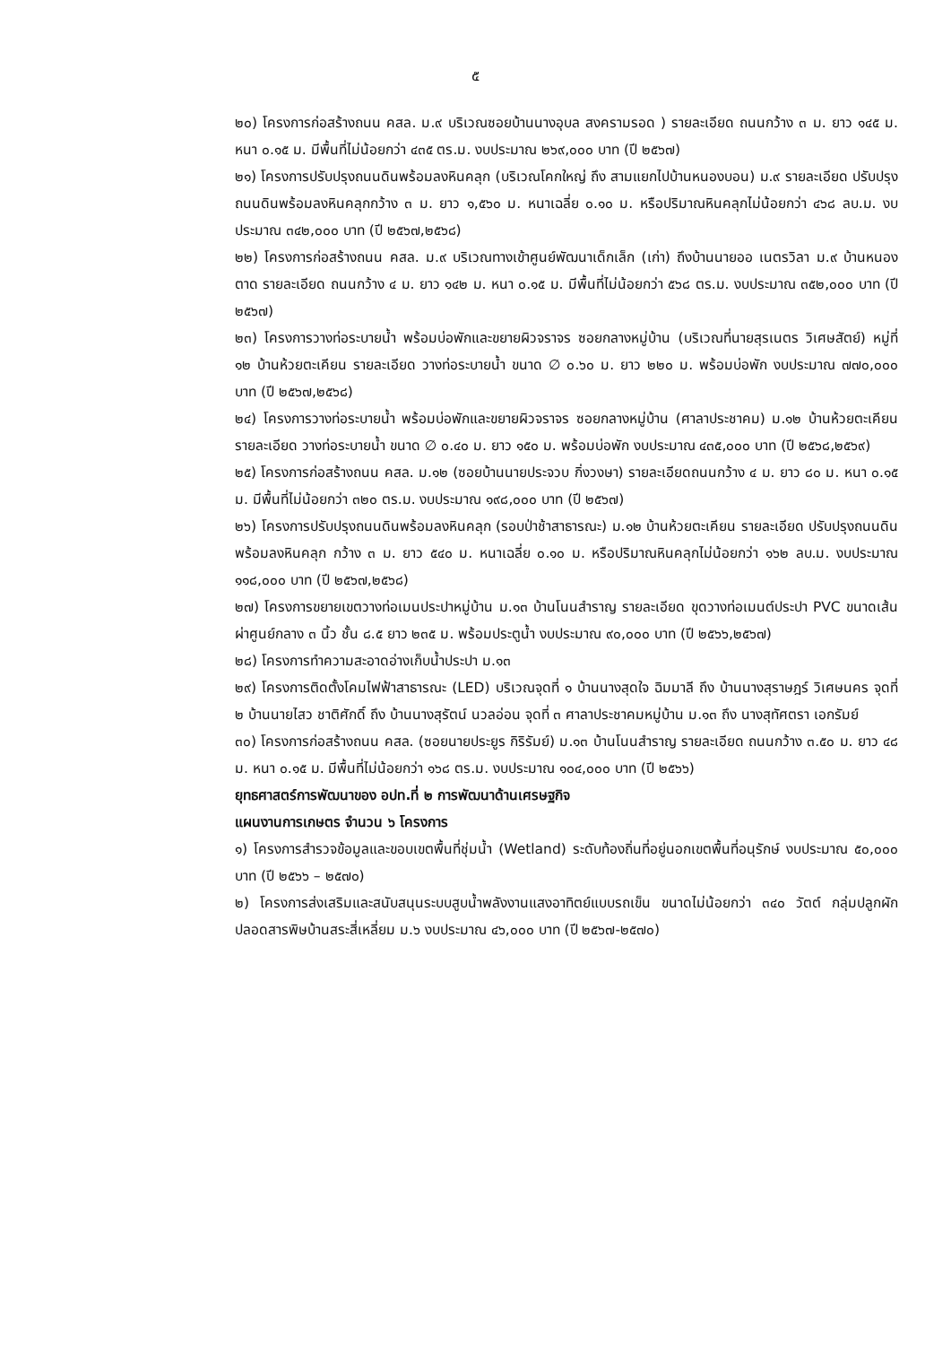๕
๒๐) โครงการก่อสร้างถนน คสล. ม.๙ บริเวณซอยบ้านนางอุบล สงครามรอด ) รายละเอียด ถนนกว้าง ๓ ม. ยาว ๑๔๕ ม. หนา ๐.๑๕ ม. มีพื้นที่ไม่น้อยกว่า ๔๓๕ ตร.ม. งบประมาณ ๒๖๙,๐๐๐ บาท (ปี ๒๕๖๗)
๒๑) โครงการปรับปรุงถนนดินพร้อมลงหินคลุก (บริเวณโคกใหญ่ ถึง สามแยกไปบ้านหนองบอน) ม.๙ รายละเอียด ปรับปรุงถนนดินพร้อมลงหินคลุกกว้าง ๓ ม. ยาว ๑,๕๖๐ ม. หนาเฉลี่ย ๐.๑๐ ม. หรือปริมาณหินคลุกไม่น้อยกว่า ๔๖๘ ลบ.ม. งบประมาณ ๓๔๒,๐๐๐ บาท (ปี ๒๕๖๗,๒๕๖๘)
๒๒) โครงการก่อสร้างถนน คสล. ม.๙ บริเวณทางเข้าศูนย์พัฒนาเด็กเล็ก (เก่า) ถึงบ้านนายออ เนตรวิลา ม.๙ บ้านหนองตาด รายละเอียด ถนนกว้าง ๔ ม. ยาว ๑๔๒ ม. หนา ๐.๑๕ ม. มีพื้นที่ไม่น้อยกว่า ๕๖๘ ตร.ม. งบประมาณ ๓๕๒,๐๐๐ บาท (ปี ๒๕๖๗)
๒๓) โครงการวางท่อระบายน้ำ พร้อมบ่อพักและขยายผิวจราจร ซอยกลางหมู่บ้าน (บริเวณที่นายสุรเนตร วิเศษสัตย์) หมู่ที่ ๑๒ บ้านห้วยตะเคียน รายละเอียด วางท่อระบายน้ำ ขนาด ∅ ๐.๖๐ ม. ยาว ๒๒๐ ม. พร้อมบ่อพัก งบประมาณ ๗๗๐,๐๐๐ บาท (ปี ๒๕๖๗,๒๕๖๘)
๒๔) โครงการวางท่อระบายน้ำ พร้อมบ่อพักและขยายผิวจราจร ซอยกลางหมู่บ้าน (ศาลาประชาคม) ม.๑๒ บ้านห้วยตะเคียน รายละเอียด วางท่อระบายน้ำ ขนาด ∅ ๐.๔๐ ม. ยาว ๑๕๐ ม. พร้อมบ่อพัก งบประมาณ ๔๓๕,๐๐๐ บาท (ปี ๒๕๖๘,๒๕๖๙)
๒๕) โครงการก่อสร้างถนน คสล. ม.๑๒ (ซอยบ้านนายประจวบ กิ่งวงษา) รายละเอียดถนนกว้าง ๔ ม. ยาว ๘๐ ม. หนา ๐.๑๕ ม. มีพื้นที่ไม่น้อยกว่า ๓๒๐ ตร.ม. งบประมาณ ๑๙๘,๐๐๐ บาท (ปี ๒๕๖๗)
๒๖) โครงการปรับปรุงถนนดินพร้อมลงหินคลุก (รอบป่าช้าสาธารณะ) ม.๑๒ บ้านห้วยตะเคียน รายละเอียด ปรับปรุงถนนดินพร้อมลงหินคลุก กว้าง ๓ ม. ยาว ๕๔๐ ม. หนาเฉลี่ย ๐.๑๐ ม. หรือปริมาณหินคลุกไม่น้อยกว่า ๑๖๒ ลบ.ม. งบประมาณ ๑๑๘,๐๐๐ บาท (ปี ๒๕๖๗,๒๕๖๘)
๒๗) โครงการขยายเขตวางท่อเมนประปาหมู่บ้าน ม.๑๓ บ้านโนนสำราญ รายละเอียด ขุดวางท่อเมนต์ประปา PVC ขนาดเส้นผ่าศูนย์กลาง ๓ นิ้ว ชั้น ๘.๕ ยาว ๒๓๕ ม. พร้อมประตูน้ำ งบประมาณ ๙๐,๐๐๐ บาท (ปี ๒๕๖๖,๒๕๖๗)
๒๘) โครงการทำความสะอาดอ่างเก็บน้ำประปา ม.๑๓
๒๙) โครงการติดตั้งโคมไฟฟ้าสาธารณะ (LED) บริเวณจุดที่ ๑ บ้านนางสุดใจ ฉิมมาลี ถึง บ้านนางสุราษฎร์ วิเศษนคร จุดที่ ๒ บ้านนายไสว ชาติศักดิ์ ถึง บ้านนางสุรัตน์ นวลอ่อน จุดที่ ๓ ศาลาประชาคมหมู่บ้าน ม.๑๓ ถึง นางสุทัศตรา เอกรัมย์
๓๐) โครงการก่อสร้างถนน คสล. (ซอยนายประยูร กิริรัมย์) ม.๑๓ บ้านโนนสำราญ รายละเอียด ถนนกว้าง ๓.๕๐ ม. ยาว ๔๘ ม. หนา ๐.๑๕ ม. มีพื้นที่ไม่น้อยกว่า ๑๖๘ ตร.ม. งบประมาณ ๑๐๔,๐๐๐ บาท (ปี ๒๕๖๖)
ยุทธศาสตร์การพัฒนาของ อปท.ที่ ๒ การพัฒนาด้านเศรษฐกิจ
แผนงานการเกษตร จำนวน ๖ โครงการ
๑) โครงการสำรวจข้อมูลและขอบเขตพื้นที่ชุ่มน้ำ (Wetland) ระดับท้องถิ่นที่อยู่นอกเขตพื้นที่อนุรักษ์ งบประมาณ ๕๐,๐๐๐ บาท (ปี ๒๕๖๖ – ๒๕๗๐)
๒) โครงการส่งเสริมและสนับสนุนระบบสูบน้ำพลังงานแสงอาทิตย์แบบรถเข็น ขนาดไม่น้อยกว่า ๓๔๐ วัตต์ กลุ่มปลูกผักปลอดสารพิษบ้านสระสี่เหลี่ยม ม.๖ งบประมาณ ๔๖,๐๐๐ บาท (ปี ๒๕๖๗-๒๕๗๐)